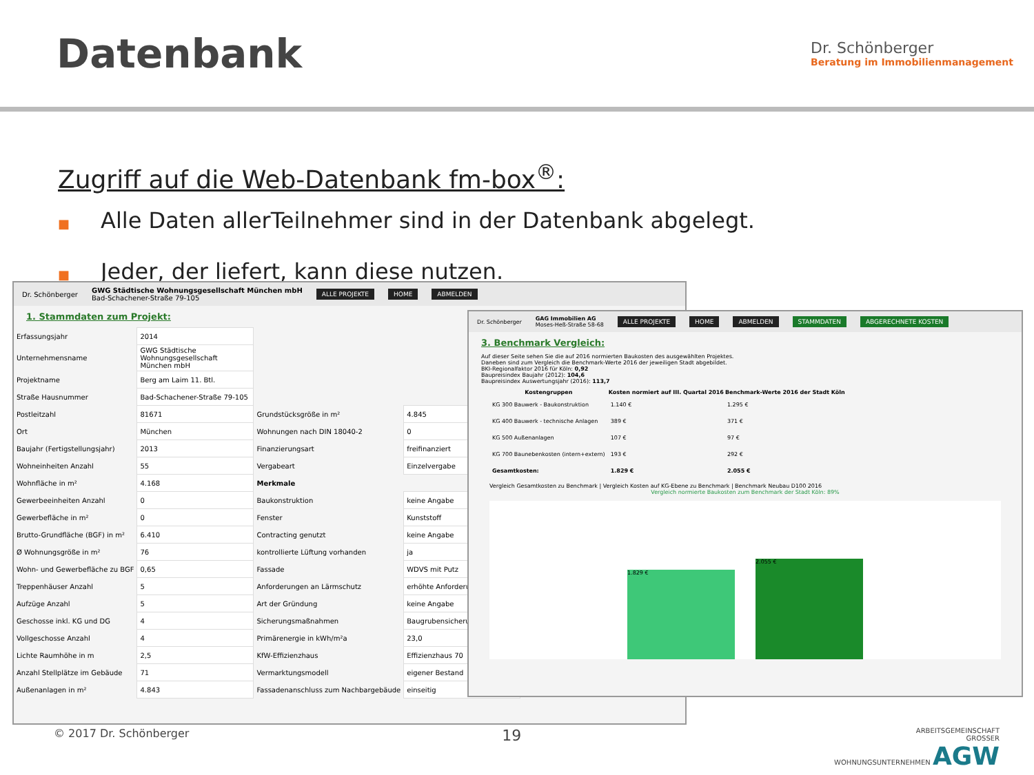Datenbank
Dr. Schönberger
Beratung im Immobilienmanagement
Zugriff auf die Web-Datenbank fm-box<sup>®</sup>:
■ Alle Daten allerTeilnehmer sind in der Datenbank abgelegt.
■ Jeder, der liefert, kann diese nutzen.
Dr. Schönberger GWG Städtische Wohnungsgesellschaft München mbH
Bad-Schachener-Straße 79-105 ALLE PROJEKTE HOME ABMELDEN
1. Stammdaten zum Projekt:
| Erfassungsjahr | 2014 | | |
| Unternehmensname | GWG Städtische Wohnungsgesellschaft München mbH | | |
| Projektname | Berg am Laim 11. Btl. | | |
| Straße Hausnummer | Bad-Schachener-Straße 79-105 | | |
| Postleitzahl | 81671 | Grundstücksgröße in m² | 4.845 |
| Ort | München | Wohnungen nach DIN 18040-2 | 0 |
| Baujahr (Fertigstellungsjahr) | 2013 | Finanzierungsart | freifinanziert |
| Wohneinheiten Anzahl | 55 | Vergabeart | Einzelvergabe |
| Wohnfläche in m² | 4.168 | Merkmale | |
| Gewerbeeinheiten Anzahl | 0 | Baukonstruktion | keine Angabe |
| Gewerbefläche in m² | 0 | Fenster | Kunststoff |
| Brutto-Grundfläche (BGF) in m² | 6.410 | Contracting genutzt | keine Angabe |
| Ø Wohnungsgröße in m² | 76 | kontrollierte Lüftung vorhanden | ja |
| Wohn- und Gewerbefläche zu BGF | 0,65 | Fassade | WDVS mit Putz |
| Treppenhäuser Anzahl | 5 | Anforderungen an Lärmschutz | erhöhte Anforderung |
| Aufzüge Anzahl | 5 | Art der Gründung | keine Angabe |
| Geschosse inkl. KG und DG | 4 | Sicherungsmaßnahmen | Baugrubensicherung |
| Vollgeschosse Anzahl | 4 | Primärenergie in kWh/m²a | 23,0 |
| Lichte Raumhöhe in m | 2,5 | KfW-Effizienzhaus | Effizienzhaus 70 |
| Anzahl Stellplätze im Gebäude | 71 | Vermarktungsmodell | eigener Bestand |
| Außenanlagen in m² | 4.843 | Fassadenanschluss zum Nachbargebäude | einseitig |
Dr. Schönberger GAG Immobilien AG
Moses-Heß-Straße 58-68 ALLE PROJEKTE HOME ABMELDEN STAMMDATEN ABGERECHNETE KOSTEN
3. Benchmark Vergleich:
Auf dieser Seite sehen Sie die auf 2016 normierten Baukosten des ausgewählten Projektes.
Daneben sind zum Vergleich die Benchmark-Werte 2016 der jeweiligen Stadt abgebildet.
BKI-Regionalfaktor 2016 für Köln: 0,92
Baupreisindex Baujahr (2012): 104,6
Baupreisindex Auswertungsjahr (2016): 113,7
| Kostengruppen | Kosten normiert auf III. Quartal 2016 | Benchmark-Werte 2016 der Stadt Köln |
| --- | --- | --- |
| KG 300 Bauwerk - Baukonstruktion | 1.140 € | 1.295 € |
| KG 400 Bauwerk - technische Anlagen | 389 € | 371 € |
| KG 500 Außenanlagen | 107 € | 97 € |
| KG 700 Baunebenkosten (intern+extern) | 193 € | 292 € |
| Gesamtkosten: | 1.829 € | 2.055 € |
Vergleich Gesamtkosten zu Benchmark | Vergleich Kosten auf KG-Ebene zu Benchmark | Benchmark Neubau D100 2016
Vergleich normierte Baukosten zum Benchmark der Stadt Köln: 89%
1.829 €
2.055 €
© 2017 Dr. Schönberger 19 ARBEITSGEMEINSCHAFT
GROSSER
WOHNUNGSUNTERNEHMEN AGW